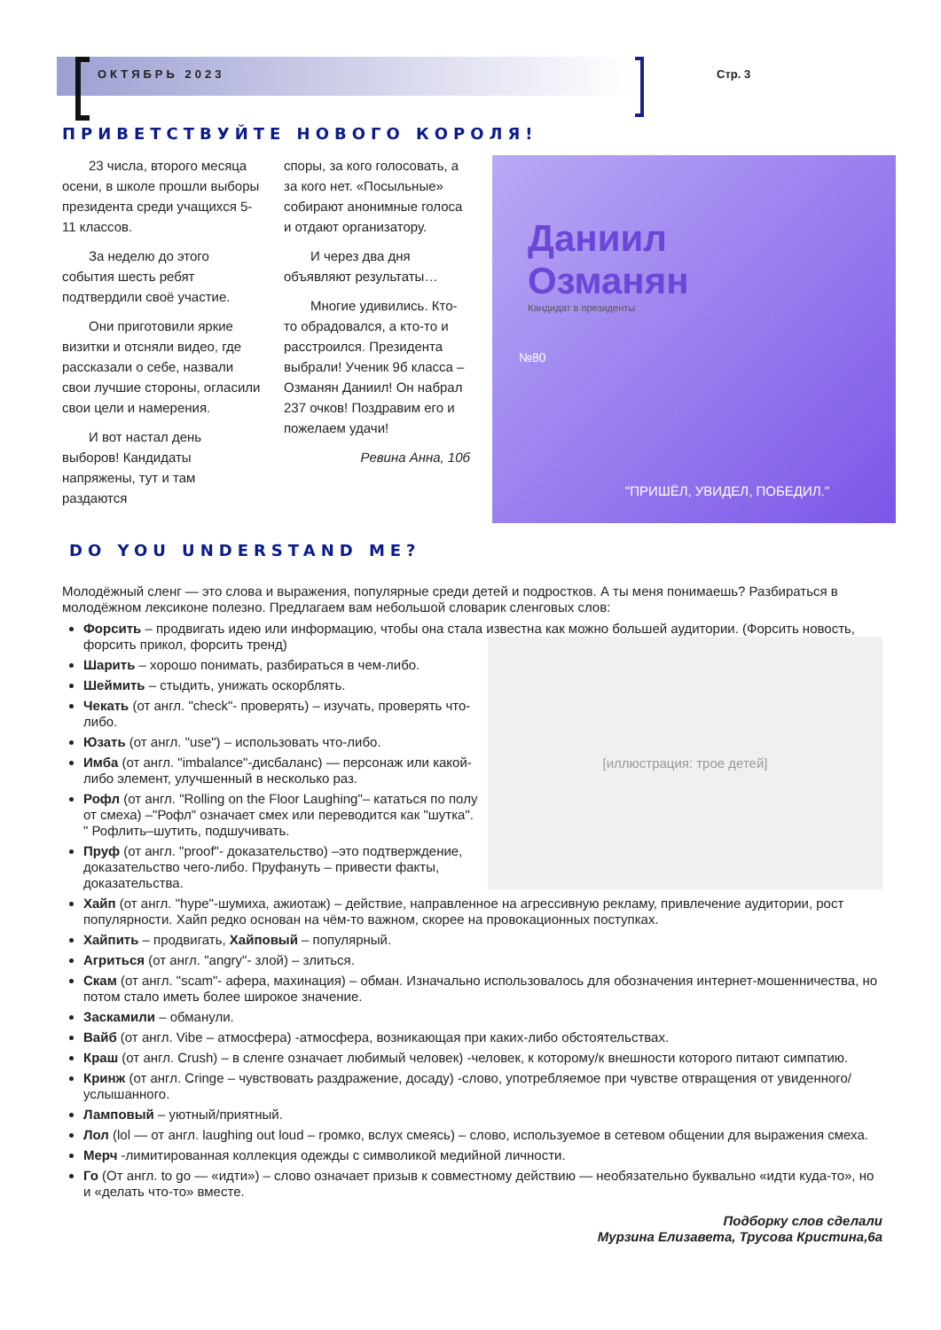ОКТЯБРЬ 2023 Стр. 3
ПРИВЕТСТВУЙТЕ НОВОГО КОРОЛЯ!
23 числа, второго месяца осени, в школе прошли выборы президента среди учащихся 5-11 классов.
За неделю до этого события шесть ребят подтвердили своё участие.
Они приготовили яркие визитки и отсняли видео, где рассказали о себе, назвали свои лучшие стороны, огласили свои цели и намерения.
И вот настал день выборов! Кандидаты напряжены, тут и там раздаются
споры, за кого голосовать, а за кого нет. «Посыльные» собирают анонимные голоса и отдают организатору.
И через два дня объявляют результаты…
Многие удивились. Кто-то обрадовался, а кто-то и расстроился. Президента выбрали! Ученик 9б класса – Озманян Даниил! Он набрал 237 очков! Поздравим его и пожелаем удачи!
Ревина Анна, 10б
Даниил
Озманян
Кандидат в президенты
№80
"ПРИШЁЛ, УВИДЕЛ, ПОБЕДИЛ."
DO YOU UNDERSTAND ME?
Молодёжный сленг — это слова и выражения, популярные среди детей и подростков. А ты меня понимаешь? Разбираться в молодёжном лексиконе полезно. Предлагаем вам небольшой словарик сленговых слов:
Форсить – продвигать идею или информацию, чтобы она стала известна как можно большей аудитории. (Форсить новость, форсить прикол, форсить тренд)
[иллюстрация: трое детей]
Шарить – хорошо понимать, разбираться в чем-либо.
Шеймить – стыдить, унижать оскорблять.
Чекать (от англ. "check"- проверять) – изучать, проверять что-либо.
Юзать (от англ. "use") – использовать что-либо.
Имба (от англ. "imbalance"-дисбаланс) — персонаж или какой-либо элемент, улучшенный в несколько раз.
Рофл (от англ. "Rolling on the Floor Laughing"– кататься по полу от смеха) –"Рофл" означает смех или переводится как "шутка". " Рофлить–шутить, подшучивать.
Пруф (от англ. "proof"- доказательство) –это подтверждение, доказательство чего-либо. Пруфануть – привести факты, доказательства.
Хайп (от англ. "hype"-шумиха, ажиотаж) – действие, направленное на агрессивную рекламу, привлечение аудитории, рост популярности. Хайп редко основан на чём-то важном, скорее на провокационных поступках.
Хайпить – продвигать, Хайповый – популярный.
Агриться (от англ. "angry"- злой) – злиться.
Скам (от англ. "scam"- афера, махинация) – обман. Изначально использовалось для обозначения интернет-мошенничества, но потом стало иметь более широкое значение.
Заскамили – обманули.
Вайб (от англ. Vibe – атмосфера) -атмосфера, возникающая при каких-либо обстоятельствах.
Краш (от англ. Crush) – в сленге означает любимый человек) -человек, к которому/к внешности которого питают симпатию.
Кринж (от англ. Cringe – чувствовать раздражение, досаду) -слово, употребляемое при чувстве отвращения от увиденного/услышанного.
Ламповый – уютный/приятный.
Лол (lol — от англ. laughing out loud – громко, вслух смеясь) – слово, используемое в сетевом общении для выражения смеха.
Мерч -лимитированная коллекция одежды с символикой медийной личности.
Го (От англ. to go — «идти») – слово означает призыв к совместному действию — необязательно буквально «идти куда-то», но и «делать что-то» вместе.
Подборку слов сделали
Мурзина Елизавета, Трусова Кристина,6а